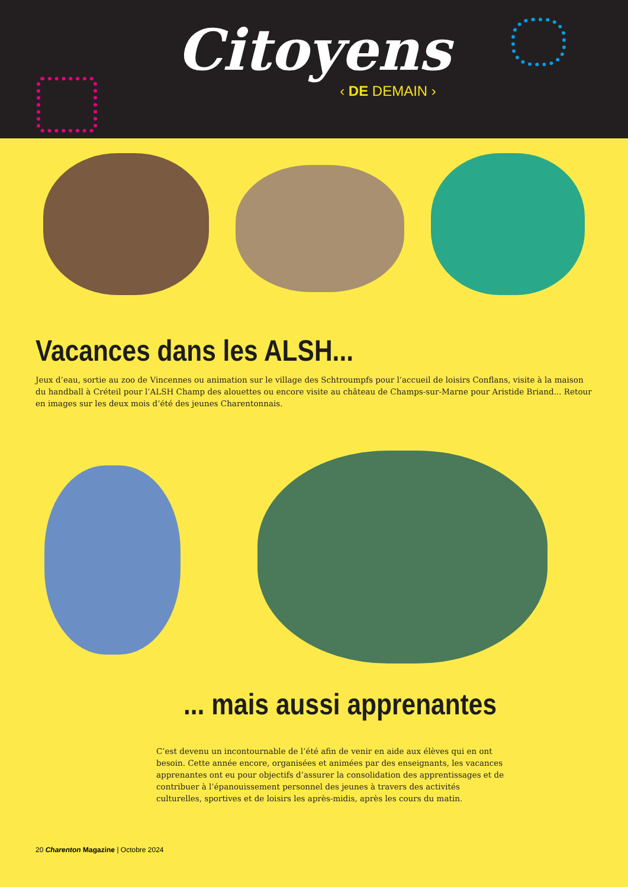Citoyens
‹ DE DEMAIN ›
Vacances dans les ALSH...
Jeux d’eau, sortie au zoo de Vincennes ou animation sur le village des Schtroumpfs pour l’accueil de loisirs Conflans, visite à la maison du handball à Créteil pour l’ALSH Champ des alouettes ou encore visite au château de Champs-sur-Marne pour Aristide Briand... Retour en images sur les deux mois d’été des jeunes Charentonnais.
... mais aussi apprenantes
C’est devenu un incontournable de l’été afin de venir en aide aux élèves qui en ont besoin. Cette année encore, organisées et animées par des enseignants, les vacances apprenantes ont eu pour objectifs d’assurer la consolidation des apprentissages et de contribuer à l’épanouissement personnel des jeunes à travers des activités culturelles, sportives et de loisirs les après-midis, après les cours du matin.
20 Charenton Magazine | Octobre 2024